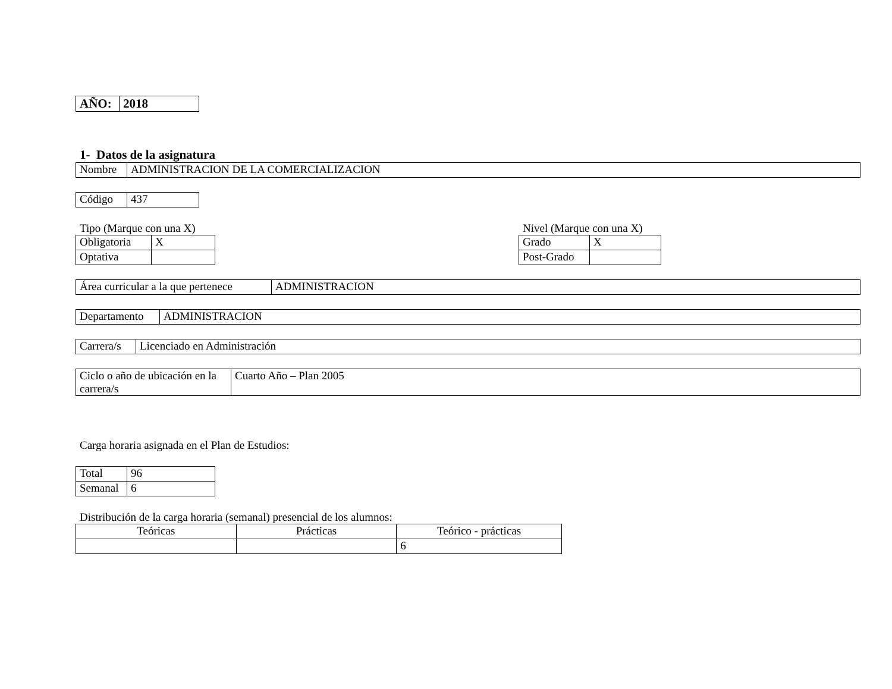| AÑO: | 2018 |
1- Datos de la asignatura
| Nombre | ADMINISTRACION DE LA COMERCIALIZACION |
| Código | 437 |
Tipo (Marque con una X)
| Obligatoria | X |
| Optativa | |
Nivel (Marque con una X)
| Grado | X |
| Post-Grado | |
| Área curricular a la que pertenece | ADMINISTRACION |
| Departamento | ADMINISTRACION |
| Carrera/s | Licenciado en Administración |
| Ciclo o año de ubicación en la carrera/s | Cuarto Año – Plan 2005 |
Carga horaria asignada en el Plan de Estudios:
| Total | 96 |
| Semanal | 6 |
Distribución de la carga horaria (semanal) presencial de los alumnos:
| Teóricas | Prácticas | Teórico - prácticas |
| --- | --- | --- |
| | | 6 |